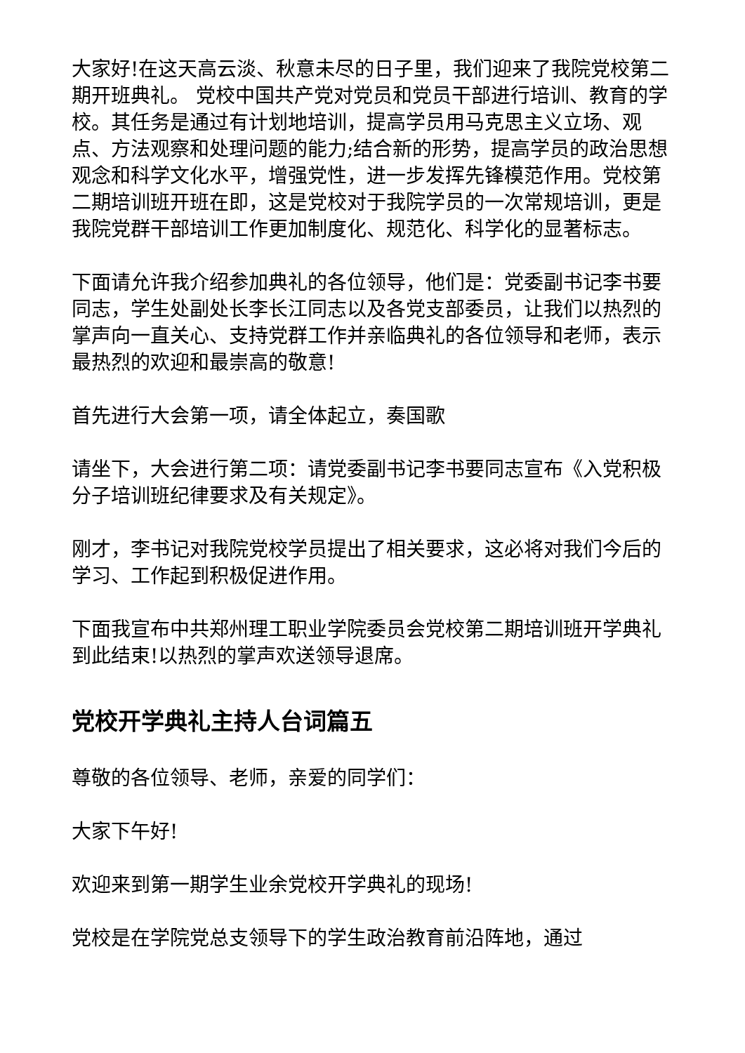大家好!在这天高云淡、秋意未尽的日子里，我们迎来了我院党校第二期开班典礼。 党校中国共产党对党员和党员干部进行培训、教育的学校。其任务是通过有计划地培训，提高学员用马克思主义立场、观点、方法观察和处理问题的能力;结合新的形势，提高学员的政治思想观念和科学文化水平，增强党性，进一步发挥先锋模范作用。党校第二期培训班开班在即，这是党校对于我院学员的一次常规培训，更是我院党群干部培训工作更加制度化、规范化、科学化的显著标志。
下面请允许我介绍参加典礼的各位领导，他们是：党委副书记李书要同志，学生处副处长李长江同志以及各党支部委员，让我们以热烈的掌声向一直关心、支持党群工作并亲临典礼的各位领导和老师，表示最热烈的欢迎和最崇高的敬意!
首先进行大会第一项，请全体起立，奏国歌
请坐下，大会进行第二项：请党委副书记李书要同志宣布《入党积极分子培训班纪律要求及有关规定》。
刚才，李书记对我院党校学员提出了相关要求，这必将对我们今后的学习、工作起到积极促进作用。
下面我宣布中共郑州理工职业学院委员会党校第二期培训班开学典礼到此结束!以热烈的掌声欢送领导退席。
党校开学典礼主持人台词篇五
尊敬的各位领导、老师，亲爱的同学们：
大家下午好!
欢迎来到第一期学生业余党校开学典礼的现场!
党校是在学院党总支领导下的学生政治教育前沿阵地，通过